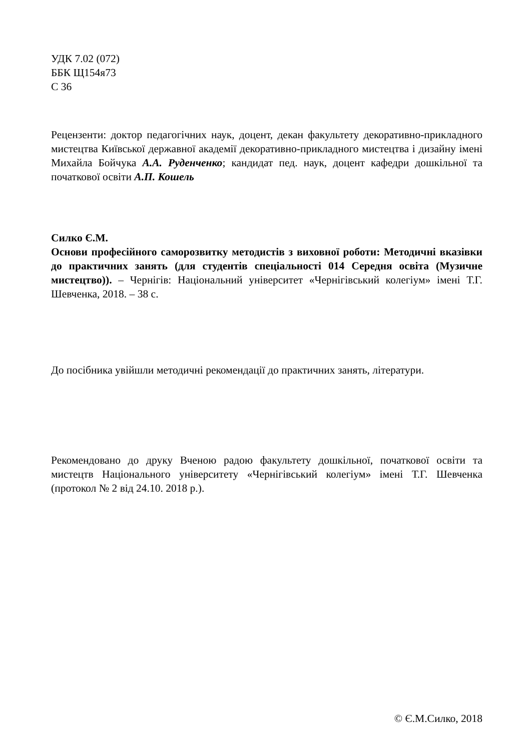УДК 7.02 (072)
ББК Щ154я73
С 36
Рецензенти: доктор педагогічних наук, доцент, декан факультету декоративно-прикладного мистецтва Київської державної академії декоративно-прикладного мистецтва і дизайну імені Михайла Бойчука А.А. Руденченко; кандидат пед. наук, доцент кафедри дошкільної та початкової освіти А.П. Кошель
Силко Є.М.
Основи професійного саморозвитку методистів з виховної роботи: Методичні вказівки до практичних занять (для студентів спеціальності 014 Середня освіта (Музичне мистецтво)). – Чернігів: Національний університет «Чернігівський колегіум» імені Т.Г. Шевченка, 2018. – 38 с.
До посібника увійшли методичні рекомендації до практичних занять, літератури.
Рекомендовано до друку Вченою радою факультету дошкільної, початкової освіти та мистецтв Національного університету «Чернігівський колегіум» імені Т.Г. Шевченка (протокол № 2 від 24.10. 2018 р.).
© Є.М.Силко, 2018